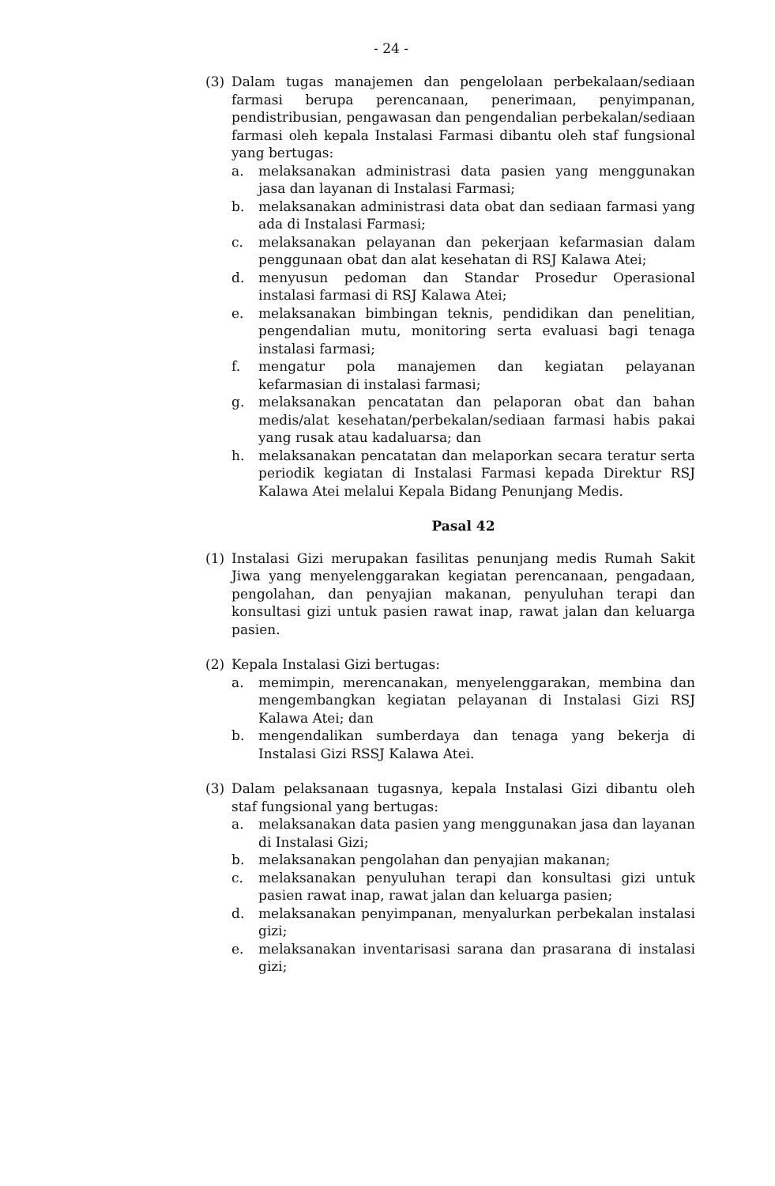- 24 -
(3) Dalam tugas manajemen dan pengelolaan perbekalaan/sediaan farmasi berupa perencanaan, penerimaan, penyimpanan, pendistribusian, pengawasan dan pengendalian perbekalan/sediaan farmasi oleh kepala Instalasi Farmasi dibantu oleh staf fungsional yang bertugas:
a. melaksanakan administrasi data pasien yang menggunakan jasa dan layanan di Instalasi Farmasi;
b. melaksanakan administrasi data obat dan sediaan farmasi yang ada di Instalasi Farmasi;
c. melaksanakan pelayanan dan pekerjaan kefarmasian dalam penggunaan obat dan alat kesehatan di RSJ Kalawa Atei;
d. menyusun pedoman dan Standar Prosedur Operasional instalasi farmasi di RSJ Kalawa Atei;
e. melaksanakan bimbingan teknis, pendidikan dan penelitian, pengendalian mutu, monitoring serta evaluasi bagi tenaga instalasi farmasi;
f. mengatur pola manajemen dan kegiatan pelayanan kefarmasian di instalasi farmasi;
g. melaksanakan pencatatan dan pelaporan obat dan bahan medis/alat kesehatan/perbekalan/sediaan farmasi habis pakai yang rusak atau kadaluarsa; dan
h. melaksanakan pencatatan dan melaporkan secara teratur serta periodik kegiatan di Instalasi Farmasi kepada Direktur RSJ Kalawa Atei melalui Kepala Bidang Penunjang Medis.
Pasal 42
(1) Instalasi Gizi merupakan fasilitas penunjang medis Rumah Sakit Jiwa yang menyelenggarakan kegiatan perencanaan, pengadaan, pengolahan, dan penyajian makanan, penyuluhan terapi dan konsultasi gizi untuk pasien rawat inap, rawat jalan dan keluarga pasien.
(2) Kepala Instalasi Gizi bertugas:
a. memimpin, merencanakan, menyelenggarakan, membina dan mengembangkan kegiatan pelayanan di Instalasi Gizi RSJ Kalawa Atei; dan
b. mengendalikan sumberdaya dan tenaga yang bekerja di Instalasi Gizi RSSJ Kalawa Atei.
(3) Dalam pelaksanaan tugasnya, kepala Instalasi Gizi dibantu oleh staf fungsional yang bertugas:
a. melaksanakan data pasien yang menggunakan jasa dan layanan di Instalasi Gizi;
b. melaksanakan pengolahan dan penyajian makanan;
c. melaksanakan penyuluhan terapi dan konsultasi gizi untuk pasien rawat inap, rawat jalan dan keluarga pasien;
d. melaksanakan penyimpanan, menyalurkan perbekalan instalasi gizi;
e. melaksanakan inventarisasi sarana dan prasarana di instalasi gizi;